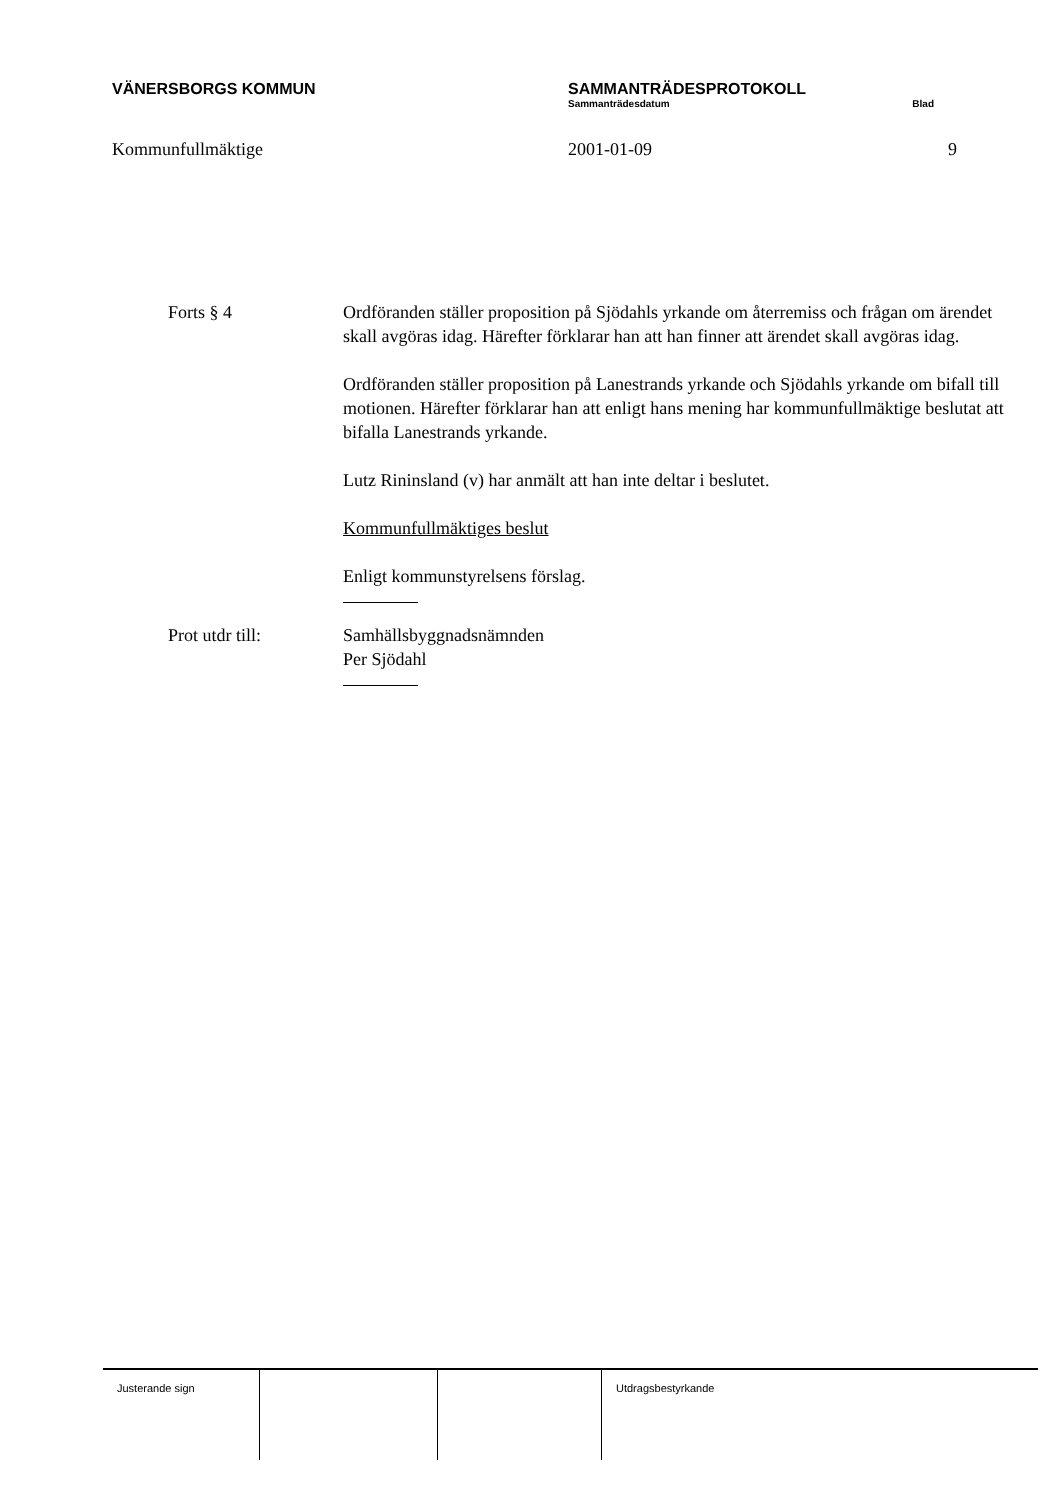VÄNERSBORGS KOMMUN SAMMANTRÄDESPROTOKOLL
Sammanträdesdatum Blad
Kommunfullmäktige 2001-01-09 9
Forts § 4 Ordföranden ställer proposition på Sjödahls yrkande om återremiss och frågan om ärendet skall avgöras idag. Härefter förklarar han att han finner att ärendet skall avgöras idag.
Ordföranden ställer proposition på Lanestrands yrkande och Sjödahls yrkande om bifall till motionen. Härefter förklarar han att enligt hans mening har kommunfullmäktige beslutat att bifalla Lanestrands yrkande.
Lutz Rininsland (v) har anmält att han inte deltar i beslutet.
Kommunfullmäktiges beslut
Enligt kommunstyrelsens förslag.
Prot utdr till: Samhällsbyggnadsnämnden
Per Sjödahl
Justerande sign Utdragsbestyrkande